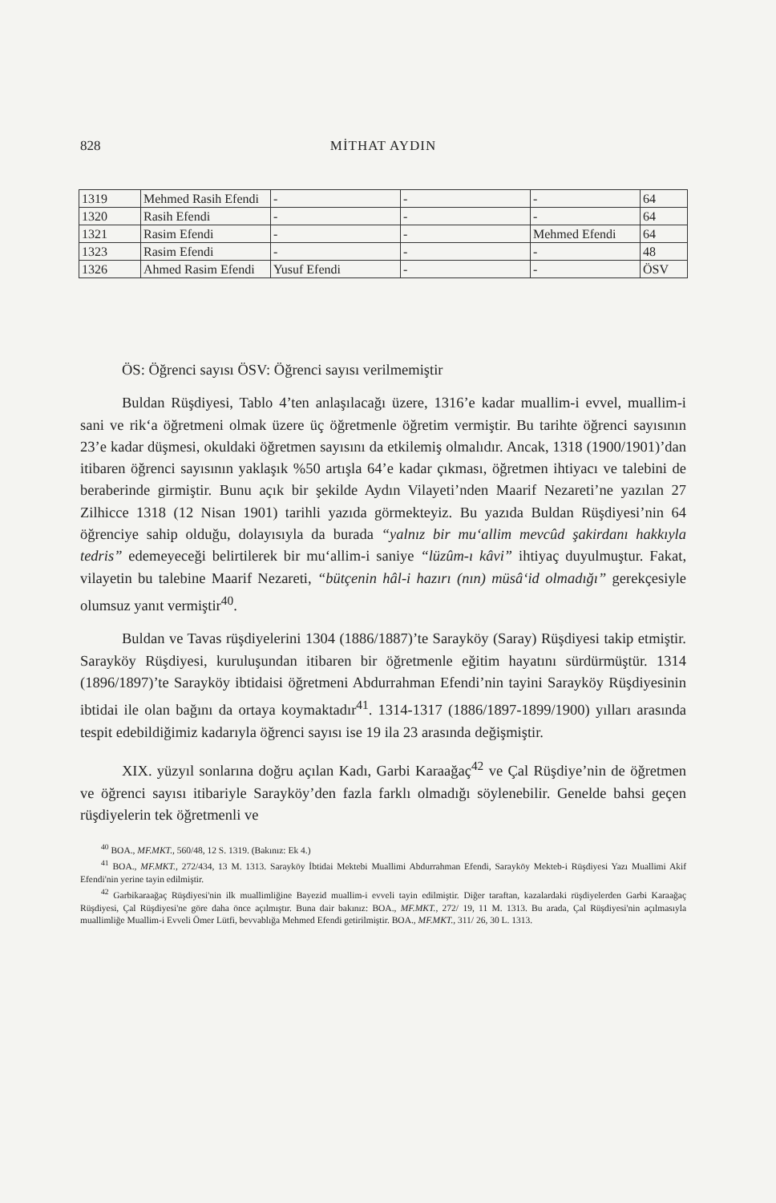828 MİTHAT AYDIN
| 1319 | Mehmed Rasih Efendi | - | - | - | 64 |
| 1320 | Rasih Efendi | - | - | - | 64 |
| 1321 | Rasim Efendi | - | - | Mehmed Efendi | 64 |
| 1323 | Rasim Efendi | - | - | - | 48 |
| 1326 | Ahmed Rasim Efendi | Yusuf Efendi | - | - | ÖSV |
ÖS: Öğrenci sayısı ÖSV: Öğrenci sayısı verilmemiştir
Buldan Rüşdiyesi, Tablo 4’ten anlaşılacağı üzere, 1316’e kadar muallim-i evvel, muallim-i sani ve rik‘a öğretmeni olmak üzere üç öğretmenle öğretim vermiştir. Bu tarihte öğrenci sayısının 23’e kadar düşmesi, okuldaki öğretmen sayısını da etkilemiş olmalıdır. Ancak, 1318 (1900/1901)’dan itibaren öğrenci sayısının yaklaşık %50 artışla 64’e kadar çıkması, öğretmen ihtiyacı ve talebini de beraberinde girmiştir. Bunu açık bir şekilde Aydın Vilayeti’nden Maarif Nezareti’ne yazılan 27 Zilhicce 1318 (12 Nisan 1901) tarihli yazıda görmekteyiz. Bu yazıda Buldan Rüşdiyesi’nin 64 öğrenciye sahip olduğu, dolayısıyla da burada “yalnız bir mu‘allim mevcûd şakirdanı hakkıyla tedris” edemeyeceği belirtilerek bir mu‘allim-i saniye “lüzûm-ı kâvi” ihtiyaç duyulmuştur. Fakat, vilayetin bu talebine Maarif Nezareti, “bütçenin hâl-i hazırı (nın) müsâ‘id olmadığı” gerekçesiyle olumsuz yanıt vermiştir<sup>40</sup>.
Buldan ve Tavas rüşdiyelerini 1304 (1886/1887)’te Sarayköy (Saray) Rüşdiyesi takip etmiştir. Sarayköy Rüşdiyesi, kuruluşundan itibaren bir öğretmenle eğitim hayatını sürdürmüştür. 1314 (1896/1897)’te Sarayköy ibtidaisi öğretmeni Abdurrahman Efendi’nin tayini Sarayköy Rüşdiyesinin ibtidai ile olan bağını da ortaya koymaktadır<sup>41</sup>. 1314-1317 (1886/1897-1899/1900) yılları arasında tespit edebildiğimiz kadarıyla öğrenci sayısı ise 19 ila 23 arasında değişmiştir.
XIX. yüzyıl sonlarına doğru açılan Kadı, Garbi Karaağaç<sup>42</sup> ve Çal Rüşdiye’nin de öğretmen ve öğrenci sayısı itibariyle Sarayköy’den fazla farklı olmadığı söylenebilir. Genelde bahsi geçen rüşdiyelerin tek öğretmenli ve
<sup>40</sup> BOA., MF.MKT., 560/48, 12 S. 1319. (Bakınız: Ek 4.)
<sup>41</sup> BOA., MF.MKT., 272/434, 13 M. 1313. Sarayköy İbtidai Mektebi Muallimi Abdurrahman Efendi, Sarayköy Mekteb-i Rüşdiyesi Yazı Muallimi Akif Efendi'nin yerine tayin edilmiştir.
<sup>42</sup> Garbikaraağaç Rüşdiyesi'nin ilk muallimliğine Bayezid muallim-i evveli tayin edilmiştir. Diğer taraftan, kazalardaki rüşdiyelerden Garbi Karaağaç Rüşdiyesi, Çal Rüşdiyesi'ne göre daha önce açılmıştır. Buna dair bakınız: BOA., MF.MKT., 272/ 19, 11 M. 1313. Bu arada, Çal Rüşdiyesi'nin açılmasıyla muallimliğe Muallim-i Evveli Ömer Lütfi, bevvablığa Mehmed Efendi getirilmiştir. BOA., MF.MKT., 311/ 26, 30 L. 1313.